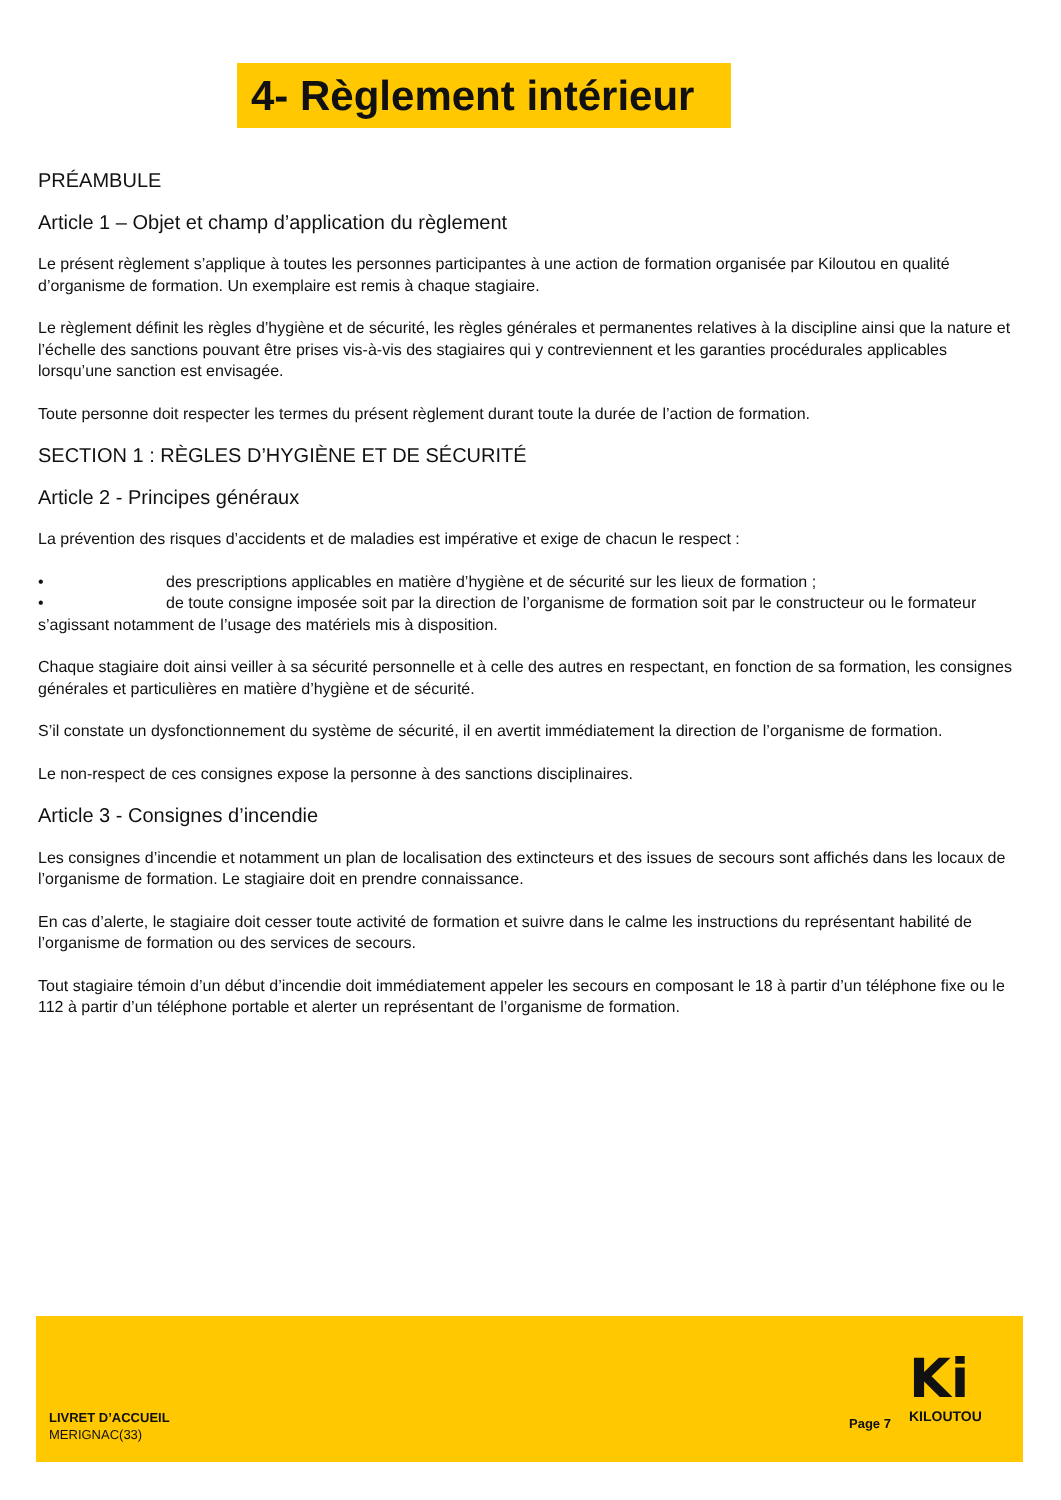4- Règlement intérieur
PRÉAMBULE
Article 1 – Objet et champ d’application du règlement
Le présent règlement s’applique à toutes les personnes participantes à une action de formation organisée par Kiloutou en qualité d’organisme de formation. Un exemplaire est remis à chaque stagiaire.
Le règlement définit les règles d’hygiène et de sécurité, les règles générales et permanentes relatives à la discipline ainsi que la nature et l’échelle des sanctions pouvant être prises vis-à-vis des stagiaires qui y contreviennent et les garanties procédurales applicables lorsqu’une sanction est envisagée.
Toute personne doit respecter les termes du présent règlement durant toute la durée de l’action de formation.
SECTION 1 : RÈGLES D’HYGIÈNE ET DE SÉCURITÉ
Article 2 - Principes généraux
La prévention des risques d’accidents et de maladies est impérative et exige de chacun le respect :
• des prescriptions applicables en matière d’hygiène et de sécurité sur les lieux de formation ;
• de toute consigne imposée soit par la direction de l’organisme de formation soit par le constructeur ou le formateur s’agissant notamment de l’usage des matériels mis à disposition.
Chaque stagiaire doit ainsi veiller à sa sécurité personnelle et à celle des autres en respectant, en fonction de sa formation, les consignes générales et particulières en matière d’hygiène et de sécurité.
S’il constate un dysfonctionnement du système de sécurité, il en avertit immédiatement la direction de l’organisme de formation.
Le non-respect de ces consignes expose la personne à des sanctions disciplinaires.
Article 3 - Consignes d’incendie
Les consignes d’incendie et notamment un plan de localisation des extincteurs et des issues de secours sont affichés dans les locaux de l’organisme de formation. Le stagiaire doit en prendre connaissance.
En cas d’alerte, le stagiaire doit cesser toute activité de formation et suivre dans le calme les instructions du représentant habilité de l’organisme de formation ou des services de secours.
Tout stagiaire témoin d’un début d’incendie doit immédiatement appeler les secours en composant le 18 à partir d’un téléphone fixe ou le 112 à partir d’un téléphone portable et alerter un représentant de l’organisme de formation.
LIVRET D’ACCUEIL
MERIGNAC(33)
Page 7
Ki
KILOUTOU